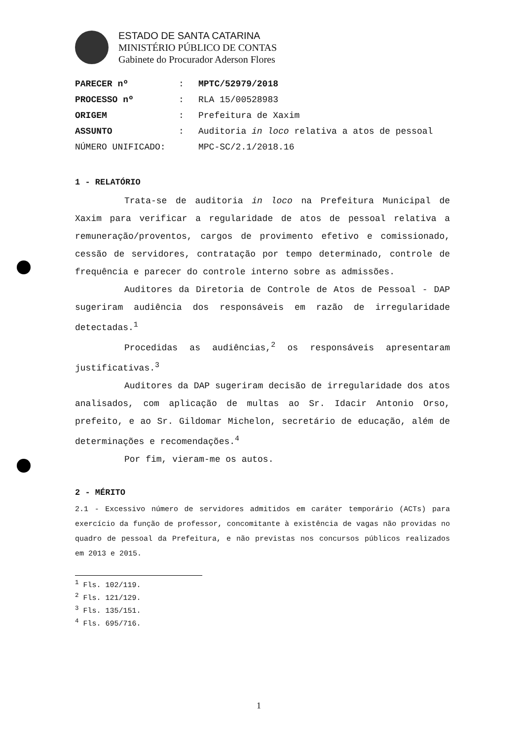ESTADO DE SANTA CATARINA
MINISTÉRIO PÚBLICO DE CONTAS
Gabinete do Procurador Aderson Flores
| PARECER nº | : | MPTC/52979/2018 |
| PROCESSO nº | : | RLA 15/00528983 |
| ORIGEM | : | Prefeitura de Xaxim |
| ASSUNTO | : | Auditoria in loco relativa a atos de pessoal |
| NÚMERO UNIFICADO: | | MPC-SC/2.1/2018.16 |
1 - RELATÓRIO
Trata-se de auditoria in loco na Prefeitura Municipal de Xaxim para verificar a regularidade de atos de pessoal relativa a remuneração/proventos, cargos de provimento efetivo e comissionado, cessão de servidores, contratação por tempo determinado, controle de frequência e parecer do controle interno sobre as admissões.
Auditores da Diretoria de Controle de Atos de Pessoal - DAP sugeriram audiência dos responsáveis em razão de irregularidade detectadas.<sup>1</sup>
Procedidas as audiências,<sup>2</sup> os responsáveis apresentaram justificativas.<sup>3</sup>
Auditores da DAP sugeriram decisão de irregularidade dos atos analisados, com aplicação de multas ao Sr. Idacir Antonio Orso, prefeito, e ao Sr. Gildomar Michelon, secretário de educação, além de determinações e recomendações.<sup>4</sup>
Por fim, vieram-me os autos.
2 - MÉRITO
2.1 - Excessivo número de servidores admitidos em caráter temporário (ACTs) para exercício da função de professor, concomitante à existência de vagas não providas no quadro de pessoal da Prefeitura, e não previstas nos concursos públicos realizados em 2013 e 2015.
<sup>1</sup> Fls. 102/119.
<sup>2</sup> Fls. 121/129.
<sup>3</sup> Fls. 135/151.
<sup>4</sup> Fls. 695/716.
1